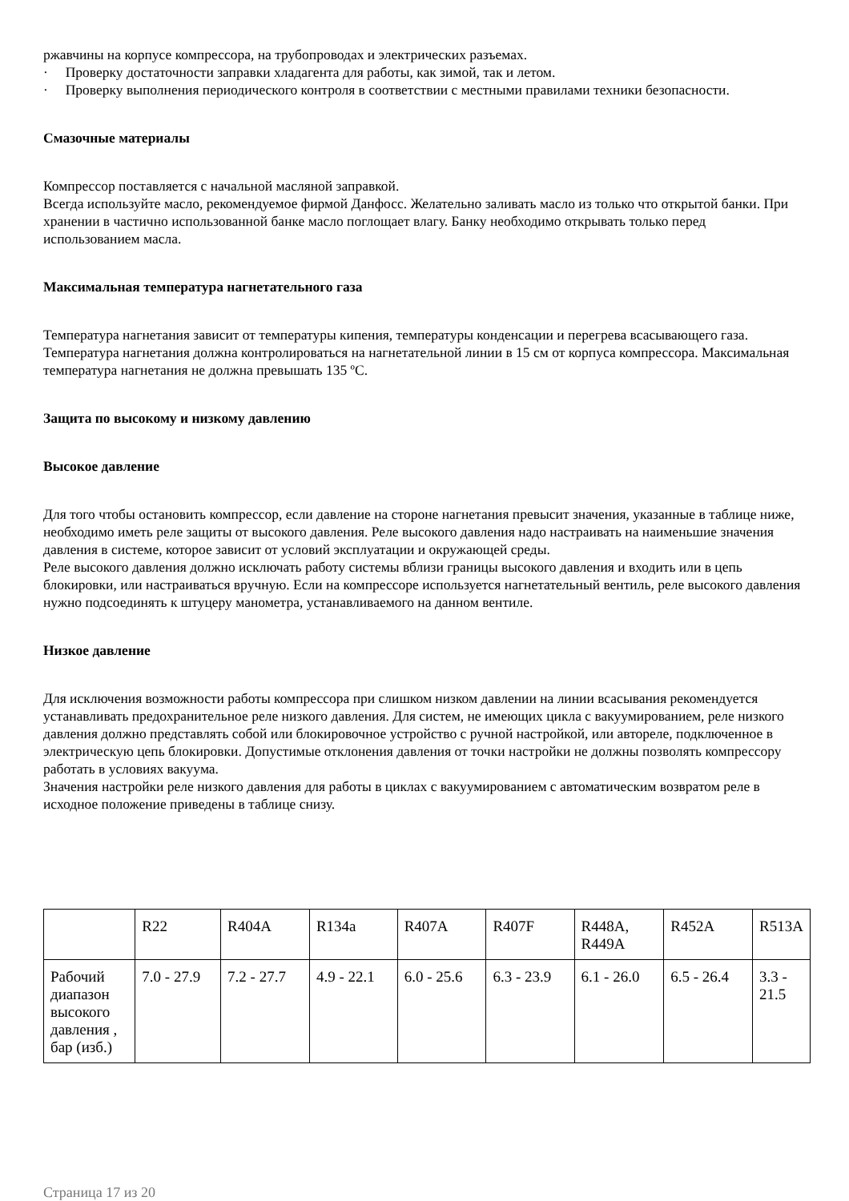ржавчины на корпусе компрессора, на трубопроводах и электрических разъемах.
· Проверку достаточности заправки хладагента для работы, как зимой, так и летом.
· Проверку выполнения периодического контроля в соответствии с местными правилами техники безопасности.
Смазочные материалы
Компрессор поставляется с начальной масляной заправкой.
Всегда используйте масло, рекомендуемое фирмой Данфосс. Желательно заливать масло из только что открытой банки. При хранении в частично использованной банке масло поглощает влагу. Банку необходимо открывать только перед использованием масла.
Максимальная температура нагнетательного газа
Температура нагнетания зависит от температуры кипения, температуры конденсации и перегрева всасывающего газа. Температура нагнетания должна контролироваться на нагнетательной линии в 15 см от корпуса компрессора. Максимальная температура нагнетания не должна превышать 135 ºС.
Защита по высокому и низкому давлению
Высокое давление
Для того чтобы остановить компрессор, если давление на стороне нагнетания превысит значения, указанные в таблице ниже, необходимо иметь реле защиты от высокого давления. Реле высокого давления надо настраивать на наименьшие значения давления в системе, которое зависит от условий эксплуатации и окружающей среды.
Реле высокого давления должно исключать работу системы вблизи границы высокого давления и входить или в цепь блокировки, или настраиваться вручную. Если на компрессоре используется нагнетательный вентиль, реле высокого давления нужно подсоединять к штуцеру манометра, устанавливаемого на данном вентиле.
Низкое давление
Для исключения возможности работы компрессора при слишком низком давлении на линии всасывания рекомендуется устанавливать предохранительное реле низкого давления. Для систем, не имеющих цикла с вакуумированием, реле низкого давления должно представлять собой или блокировочное устройство с ручной настройкой, или автореле, подключенное в электрическую цепь блокировки. Допустимые отклонения давления от точки настройки не должны позволять компрессору работать в условиях вакуума.
Значения настройки реле низкого давления для работы в циклах с вакуумированием с автоматическим возвратом реле в исходное положение приведены в таблице снизу.
| | R22 | R404A | R134a | R407A | R407F | R448A, R449A | R452A | R513A |
| Рабочий диапазон высокого давления , бар (изб.) | 7.0 - 27.9 | 7.2 - 27.7 | 4.9 - 22.1 | 6.0 - 25.6 | 6.3 - 23.9 | 6.1 - 26.0 | 6.5 - 26.4 | 3.3 - 21.5 |
Страница 17 из 20